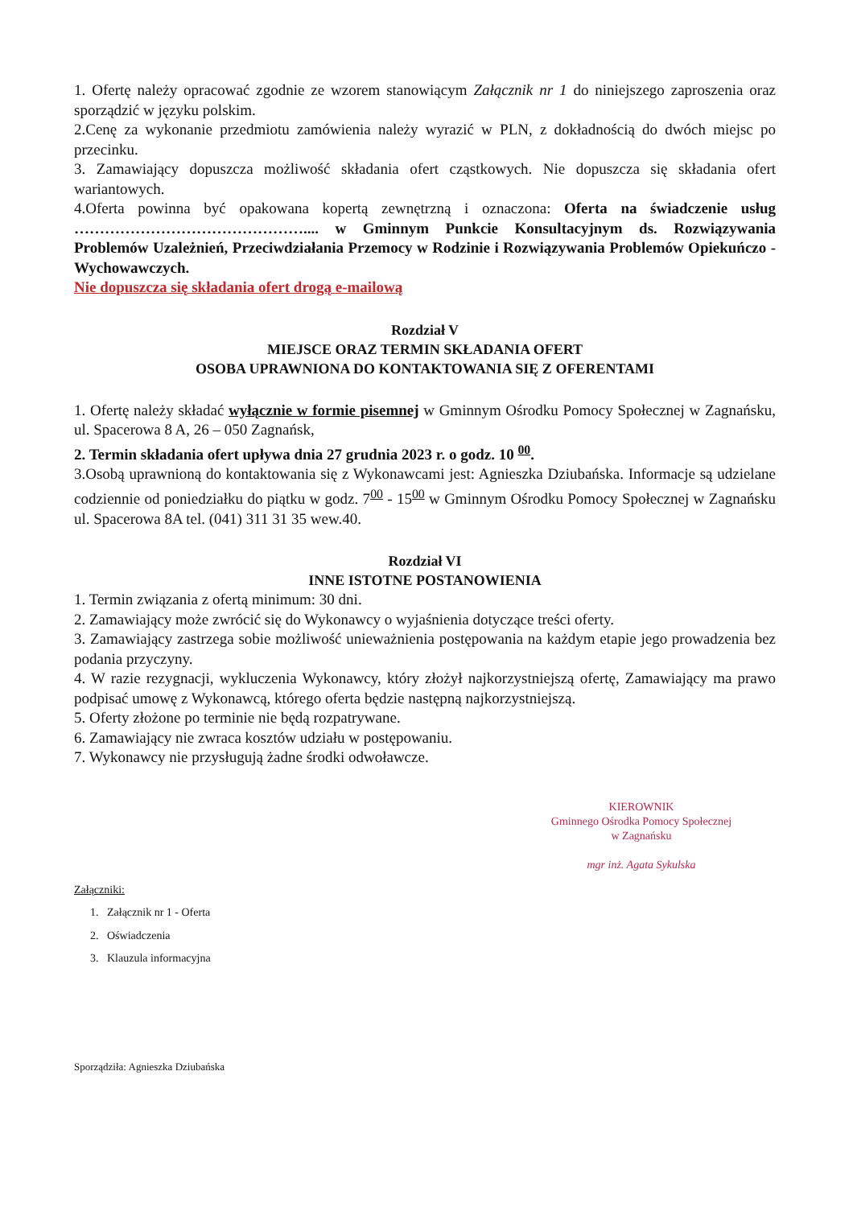1. Ofertę należy opracować zgodnie ze wzorem stanowiącym Załącznik nr 1 do niniejszego zaproszenia oraz sporządzić w języku polskim.
2.Cenę za wykonanie przedmiotu zamówienia należy wyrazić w PLN, z dokładnością do dwóch miejsc po przecinku.
3. Zamawiający dopuszcza możliwość składania ofert cząstkowych. Nie dopuszcza się składania ofert wariantowych.
4.Oferta powinna być opakowana kopertą zewnętrzną i oznaczona: Oferta na świadczenie usług ……………………………………….... w Gminnym Punkcie Konsultacyjnym ds. Rozwiązywania Problemów Uzależnień, Przeciwdziałania Przemocy w Rodzinie i Rozwiązywania Problemów Opiekuńczo - Wychowawczych.
Nie dopuszcza się składania ofert drogą e-mailową
Rozdział V
MIEJSCE ORAZ TERMIN SKŁADANIA OFERT
OSOBA UPRAWNIONA DO KONTAKTOWANIA SIĘ Z OFERENTAMI
1. Ofertę należy składać wyłącznie w formie pisemnej w Gminnym Ośrodku Pomocy Społecznej w Zagnańsku, ul. Spacerowa 8 A, 26 – 050 Zagnańsk,
2. Termin składania ofert upływa dnia 27 grudnia 2023 r. o godz. 10 <sup>00</sup>.
3.Osobą uprawnioną do kontaktowania się z Wykonawcami jest: Agnieszka Dziubańska. Informacje są udzielane codziennie od poniedziałku do piątku w godz. 7<sup>00</sup> - 15<sup>00</sup> w Gminnym Ośrodku Pomocy Społecznej w Zagnańsku ul. Spacerowa 8A tel. (041) 311 31 35 wew.40.
Rozdział VI
INNE ISTOTNE POSTANOWIENIA
1. Termin związania z ofertą minimum: 30 dni.
2. Zamawiający może zwrócić się do Wykonawcy o wyjaśnienia dotyczące treści oferty.
3. Zamawiający zastrzega sobie możliwość unieważnienia postępowania na każdym etapie jego prowadzenia bez podania przyczyny.
4. W razie rezygnacji, wykluczenia Wykonawcy, który złożył najkorzystniejszą ofertę, Zamawiający ma prawo podpisać umowę z Wykonawcą, którego oferta będzie następną najkorzystniejszą.
5. Oferty złożone po terminie nie będą rozpatrywane.
6. Zamawiający nie zwraca kosztów udziału w postępowaniu.
7. Wykonawcy nie przysługują żadne środki odwoławcze.
KIEROWNIK
Gminnego Ośrodka Pomocy Społecznej
w Zagnańsku
mgr inż. Agata Sykulska
Załączniki:
1. Załącznik nr 1 - Oferta
2. Oświadczenia
3. Klauzula informacyjna
Sporządziła: Agnieszka Dziubańska